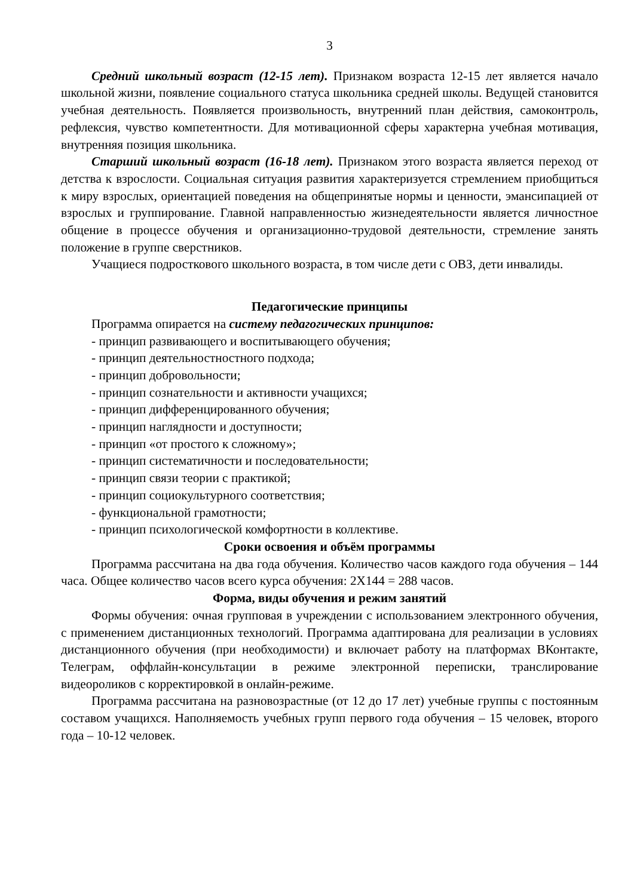3
Средний школьный возраст (12-15 лет). Признаком возраста 12-15 лет является начало школьной жизни, появление социального статуса школьника средней школы. Ведущей становится учебная деятельность. Появляется произвольность, внутренний план действия, самоконтроль, рефлексия, чувство компетентности. Для мотивационной сферы характерна учебная мотивация, внутренняя позиция школьника.
Старший школьный возраст (16-18 лет). Признаком этого возраста является переход от детства к взрослости. Социальная ситуация развития характеризуется стремлением приобщиться к миру взрослых, ориентацией поведения на общепринятые нормы и ценности, эмансипацией от взрослых и группирование. Главной направленностью жизнедеятельности является личностное общение в процессе обучения и организационно-трудовой деятельности, стремление занять положение в группе сверстников.
Учащиеся подросткового школьного возраста, в том числе дети с ОВЗ, дети инвалиды.
Педагогические принципы
Программа опирается на систему педагогических принципов:
- принцип развивающего и воспитывающего обучения;
- принцип деятельностностного подхода;
- принцип добровольности;
- принцип сознательности и активности учащихся;
- принцип дифференцированного обучения;
- принцип наглядности и доступности;
- принцип «от простого к сложному»;
- принцип систематичности и последовательности;
- принцип связи теории с практикой;
- принцип социокультурного соответствия;
- функциональной грамотности;
- принцип психологической комфортности в коллективе.
Сроки освоения и объём программы
Программа рассчитана на два года обучения. Количество часов каждого года обучения – 144 часа. Общее количество часов всего курса обучения: 2Х144 = 288 часов.
Форма, виды обучения и режим занятий
Формы обучения: очная групповая в учреждении с использованием электронного обучения, с применением дистанционных технологий. Программа адаптирована для реализации в условиях дистанционного обучения (при необходимости) и включает работу на платформах ВКонтакте, Телеграм, оффлайн-консультации в режиме электронной переписки, транслирование видеороликов с корректировкой в онлайн-режиме.
Программа рассчитана на разновозрастные (от 12 до 17 лет) учебные группы с постоянным составом учащихся. Наполняемость учебных групп первого года обучения – 15 человек, второго года – 10-12 человек.